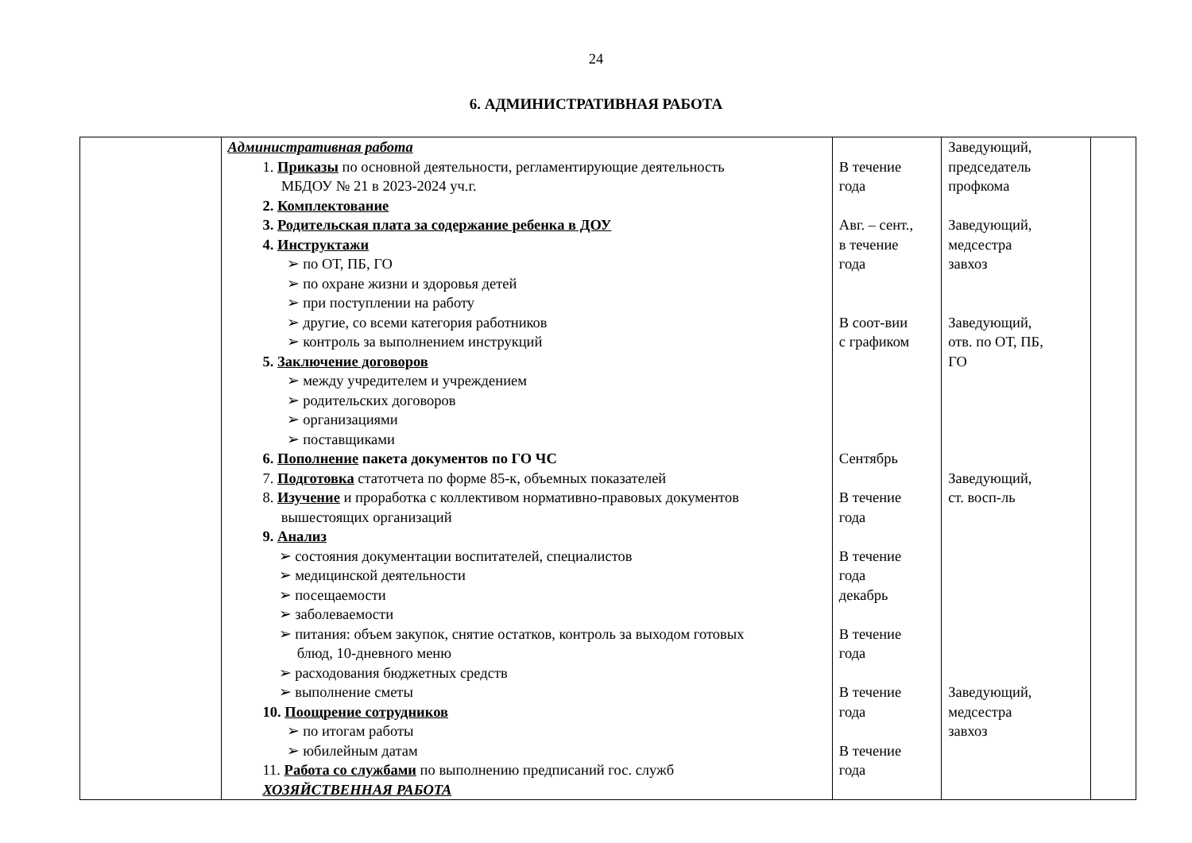24
6. АДМИНИСТРАТИВНАЯ РАБОТА
| | Административная работа 1. Приказы по основной деятельности, регламентирующие деятельность МБДОУ № 21 в 2023-2024 уч.г. 2. Комплектование 3. Родительская плата за содержание ребенка в ДОУ 4. Инструктажи ➢ по ОТ, ПБ, ГО ➢ по охране жизни и здоровья детей ➢ при поступлении на работу ➢ другие, со всеми категория работников ➢ контроль за выполнением инструкций 5. Заключение договоров ➢ между учредителем и учреждением ➢ родительских договоров ➢ организациями ➢ поставщиками 6. Пополнение пакета документов по ГО ЧС 7. Подготовка статотчета по форме 85-к, объемных показателей 8. Изучение и проработка с коллективом нормативно-правовых документов вышестоящих организаций 9. Анализ ➢ состояния документации воспитателей, специалистов ➢ медицинской деятельности ➢ посещаемости ➢ заболеваемости ➢ питания: объем закупок, снятие остатков, контроль за выходом готовых блюд, 10-дневного меню ➢ расходования бюджетных средств ➢ выполнение сметы 10. Поощрение сотрудников ➢ по итогам работы ➢ юбилейным датам 11. Работа со службами по выполнению предписаний гос. служб ХОЗЯЙСТВЕННАЯ РАБОТА | В течение года Авг. – сент., в течение года В соот-вии с графиком Сентябрь В течение года В течение года декабрь В течение года В течение года В течение года | Заведующий, председатель профкома Заведующий, медсестра завхоз Заведующий, отв. по ОТ, ПБ, ГО Заведующий, ст. восп-ль Заведующий, медсестра завхоз | |